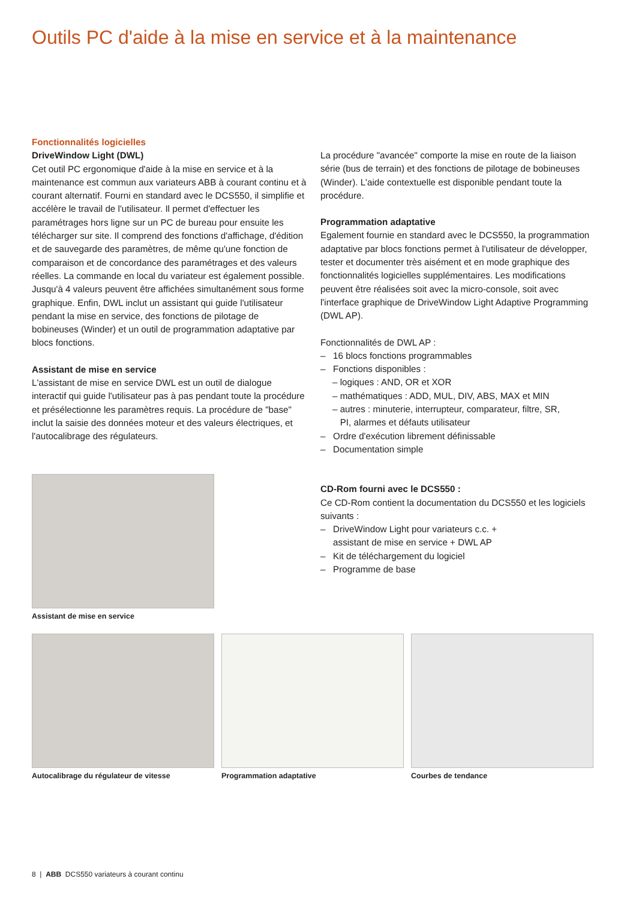Outils PC d'aide à la mise en service et à la maintenance
Fonctionnalités logicielles
DriveWindow Light (DWL)
Cet outil PC ergonomique d'aide à la mise en service et à la maintenance est commun aux variateurs ABB à courant continu et à courant alternatif. Fourni en standard avec le DCS550, il simplifie et accélère le travail de l'utilisateur. Il permet d'effectuer les paramétrages hors ligne sur un PC de bureau pour ensuite les télécharger sur site. Il comprend des fonctions d'affichage, d'édition et de sauvegarde des paramètres, de même qu'une fonction de comparaison et de concordance des paramétrages et des valeurs réelles. La commande en local du variateur est également possible. Jusqu'à 4 valeurs peuvent être affichées simultanément sous forme graphique. Enfin, DWL inclut un assistant qui guide l'utilisateur pendant la mise en service, des fonctions de pilotage de bobineuses (Winder) et un outil de programmation adaptative par blocs fonctions.
Assistant de mise en service
L'assistant de mise en service DWL est un outil de dialogue interactif qui guide l'utilisateur pas à pas pendant toute la procédure et présélectionne les paramètres requis. La procédure de "base" inclut la saisie des données moteur et des valeurs électriques, et l'autocalibrage des régulateurs.
La procédure "avancée" comporte la mise en route de la liaison série (bus de terrain) et des fonctions de pilotage de bobineuses (Winder). L'aide contextuelle est disponible pendant toute la procédure.
Programmation adaptative
Egalement fournie en standard avec le DCS550, la programmation adaptative par blocs fonctions permet à l'utilisateur de développer, tester et documenter très aisément et en mode graphique des fonctionnalités logicielles supplémentaires. Les modifications peuvent être réalisées soit avec la micro-console, soit avec l'interface graphique de DriveWindow Light Adaptive Programming (DWL AP).
Fonctionnalités de DWL AP :
– 16 blocs fonctions programmables
– Fonctions disponibles :
– logiques : AND, OR et XOR
– mathématiques : ADD, MUL, DIV, ABS, MAX et MIN
– autres : minuterie, interrupteur, comparateur, filtre, SR,
PI, alarmes et défauts utilisateur
– Ordre d'exécution librement définissable
– Documentation simple
CD-Rom fourni avec le DCS550 :
Ce CD-Rom contient la documentation du DCS550 et les logiciels suivants :
– DriveWindow Light pour variateurs c.c. +
assistant de mise en service + DWL AP
– Kit de téléchargement du logiciel
– Programme de base
Assistant de mise en service
Autocalibrage du régulateur de vitesse
Programmation adaptative Courbes de tendance
8 | ABB DCS550 variateurs à courant continu